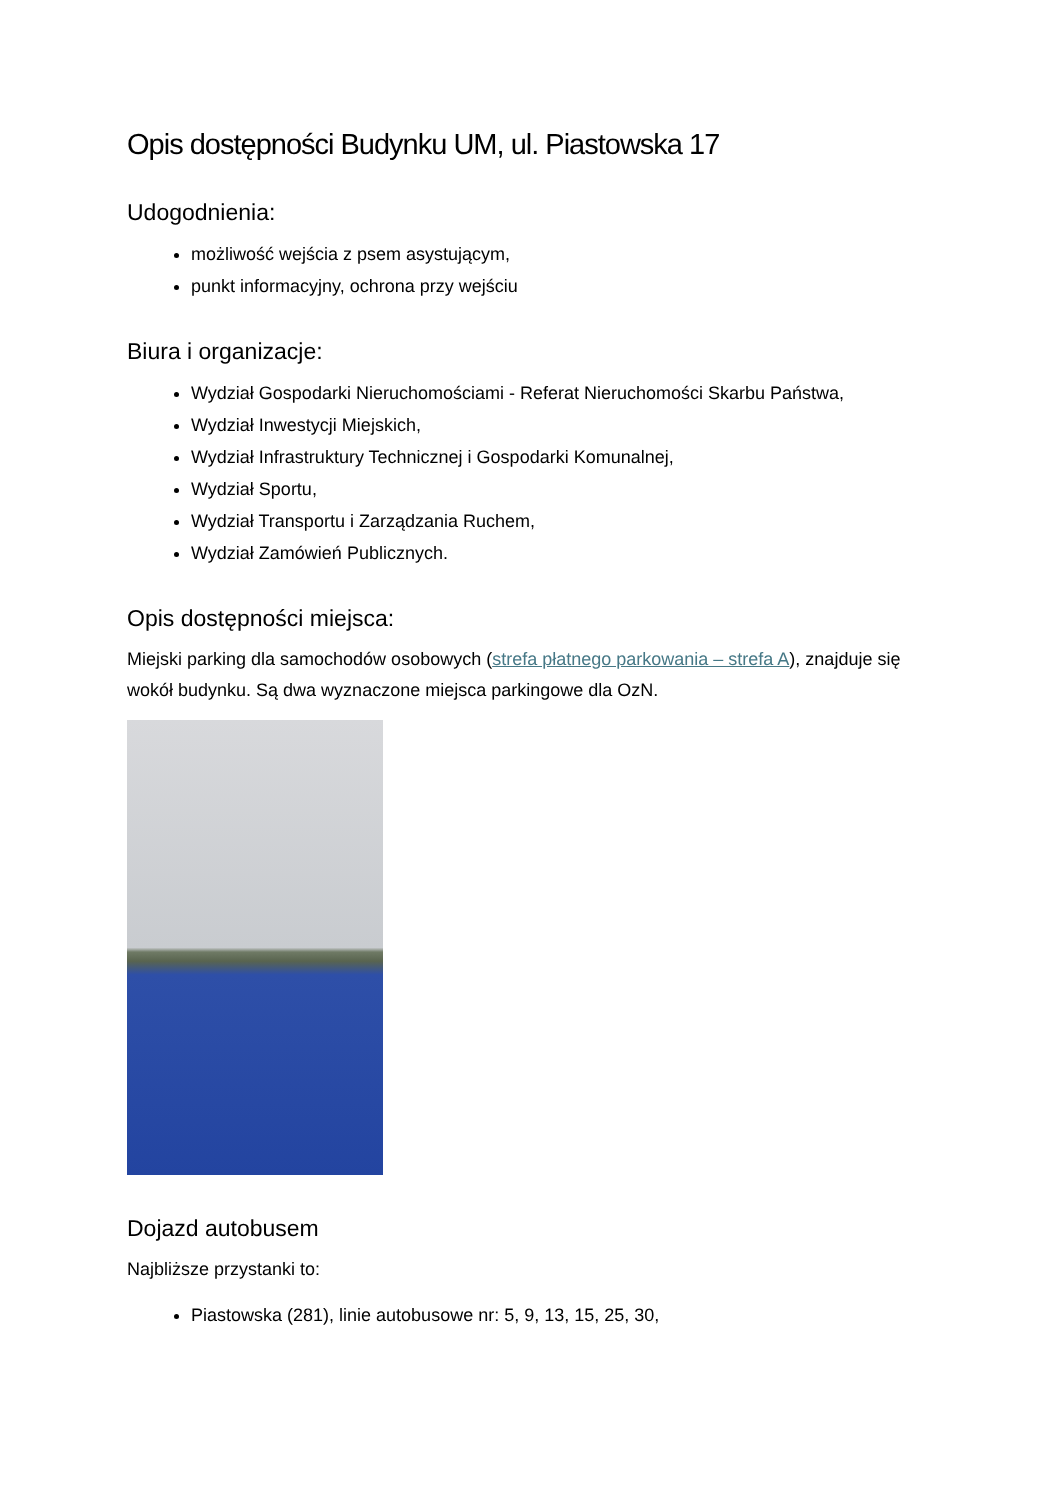Opis dostępności Budynku UM, ul. Piastowska 17
Udogodnienia:
możliwość wejścia z psem asystującym,
punkt informacyjny, ochrona przy wejściu
Biura i organizacje:
Wydział Gospodarki Nieruchomościami - Referat Nieruchomości Skarbu Państwa,
Wydział Inwestycji Miejskich,
Wydział Infrastruktury Technicznej i Gospodarki Komunalnej,
Wydział Sportu,
Wydział Transportu i Zarządzania Ruchem,
Wydział Zamówień Publicznych.
Opis dostępności miejsca:
Miejski parking dla samochodów osobowych (strefa płatnego parkowania – strefa A), znajduje się wokół budynku. Są dwa wyznaczone miejsca parkingowe dla OzN.
Dojazd autobusem
Najbliższe przystanki to:
Piastowska (281), linie autobusowe nr: 5, 9, 13, 15, 25, 30,